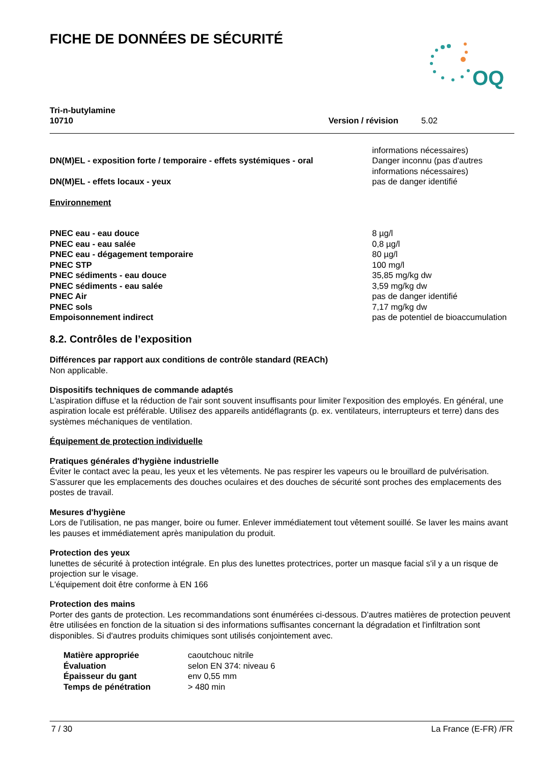FICHE DE DONNÉES DE SÉCURITÉ
OQ
Tri-n-butylamine
10710
Version / révision 5.02
| DN(M)EL - exposition forte / temporaire - effets systémiques - oral | informations nécessaires) Danger inconnu (pas d'autres informations nécessaires) |
| DN(M)EL - effets locaux - yeux | pas de danger identifié |
Environnement
| PNEC eau - eau douce | 8 µg/l |
| PNEC eau - eau salée | 0,8 µg/l |
| PNEC eau - dégagement temporaire | 80 µg/l |
| PNEC STP | 100 mg/l |
| PNEC sédiments - eau douce | 35,85 mg/kg dw |
| PNEC sédiments - eau salée | 3,59 mg/kg dw |
| PNEC Air | pas de danger identifié |
| PNEC sols | 7,17 mg/kg dw |
| Empoisonnement indirect | pas de potentiel de bioaccumulation |
8.2. Contrôles de l’exposition
Différences par rapport aux conditions de contrôle standard (REACh)
Non applicable.
Dispositifs techniques de commande adaptés
L'aspiration diffuse et la réduction de l'air sont souvent insuffisants pour limiter l'exposition des employés. En général, une aspiration locale est préférable. Utilisez des appareils antidéflagrants (p. ex. ventilateurs, interrupteurs et terre) dans des systèmes méchaniques de ventilation.
Équipement de protection individuelle
Pratiques générales d'hygiène industrielle
Éviter le contact avec la peau, les yeux et les vêtements. Ne pas respirer les vapeurs ou le brouillard de pulvérisation. S'assurer que les emplacements des douches oculaires et des douches de sécurité sont proches des emplacements des postes de travail.
Mesures d'hygiène
Lors de l'utilisation, ne pas manger, boire ou fumer. Enlever immédiatement tout vêtement souillé. Se laver les mains avant les pauses et immédiatement après manipulation du produit.
Protection des yeux
lunettes de sécurité à protection intégrale. En plus des lunettes protectrices, porter un masque facial s'il y a un risque de projection sur le visage.
L'équipement doit être conforme à EN 166
Protection des mains
Porter des gants de protection. Les recommandations sont énumérées ci-dessous. D'autres matières de protection peuvent être utilisées en fonction de la situation si des informations suffisantes concernant la dégradation et l'infiltration sont disponibles. Si d'autres produits chimiques sont utilisés conjointement avec.
| Matière appropriée | caoutchouc nitrile |
| Évaluation | selon EN 374: niveau 6 |
| Épaisseur du gant | env 0,55 mm |
| Temps de pénétration | > 480 min |
7 / 30 La France (E-FR) /FR